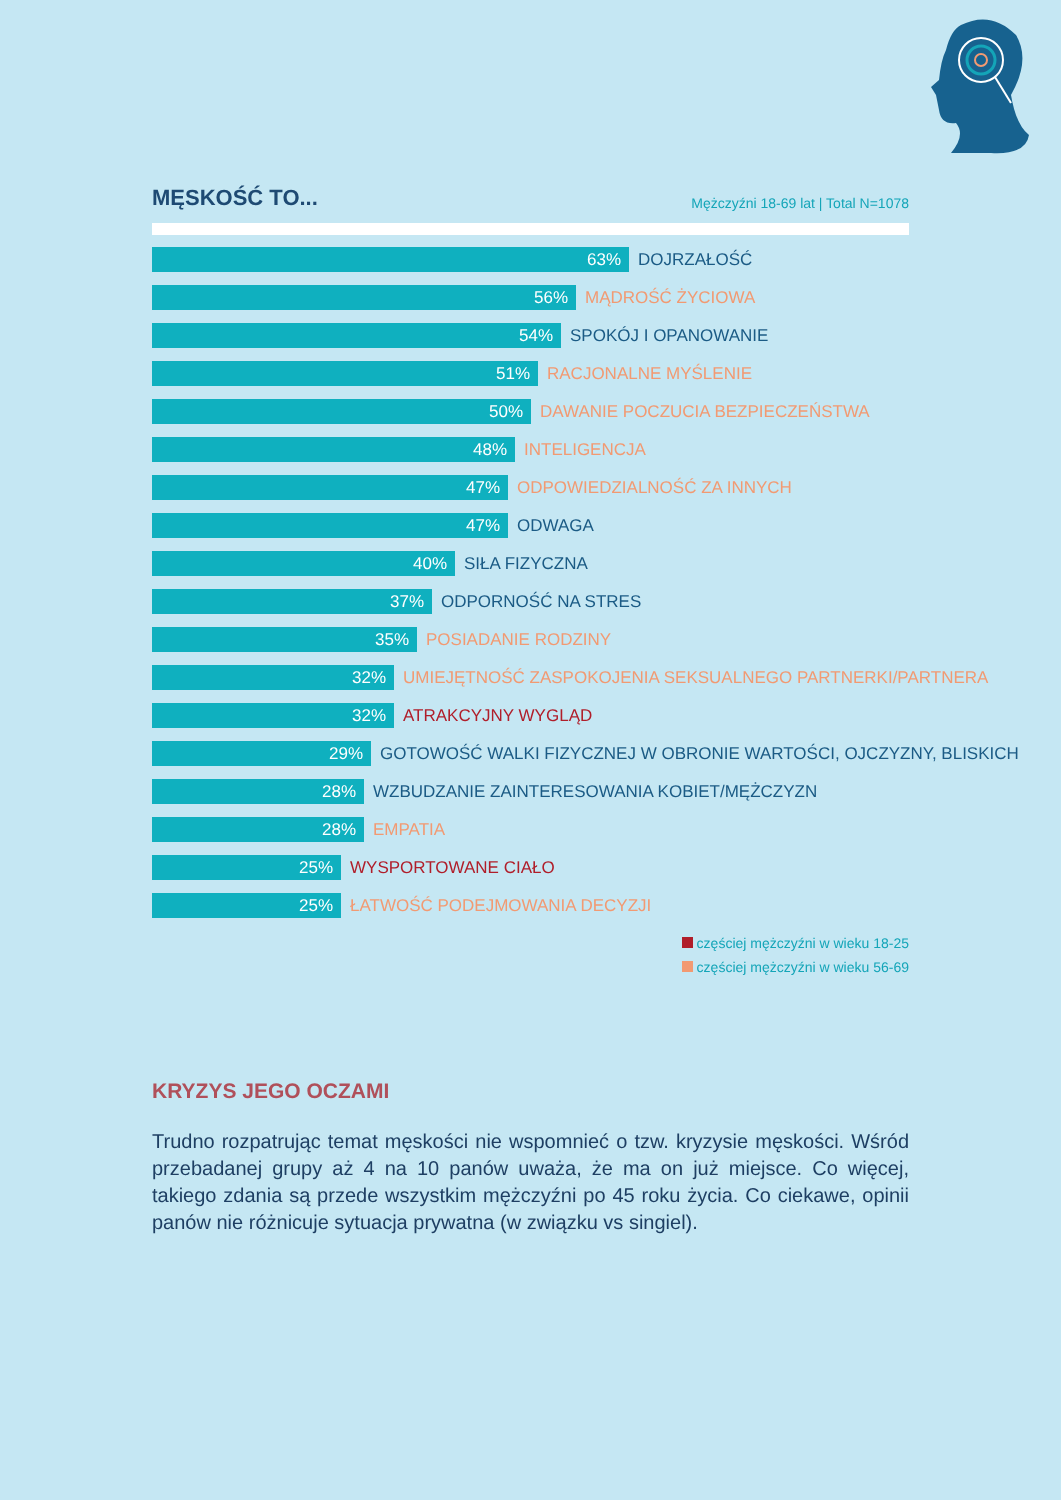MĘSKOŚĆ TO...
Mężczyźni 18-69 lat | Total N=1078
63%
DOJRZAŁOŚĆ
56%
MĄDROŚĆ ŻYCIOWA
54%
SPOKÓJ I OPANOWANIE
51%
RACJONALNE MYŚLENIE
50%
DAWANIE POCZUCIA BEZPIECZEŃSTWA
48%
INTELIGENCJA
47%
ODPOWIEDZIALNOŚĆ ZA INNYCH
47%
ODWAGA
40%
SIŁA FIZYCZNA
37%
ODPORNOŚĆ NA STRES
35%
POSIADANIE RODZINY
32%
UMIEJĘTNOŚĆ ZASPOKOJENIA SEKSUALNEGO PARTNERKI/PARTNERA
32%
ATRAKCYJNY WYGLĄD
29%
GOTOWOŚĆ WALKI FIZYCZNEJ W OBRONIE WARTOŚCI, OJCZYZNY, BLISKICH
28%
WZBUDZANIE ZAINTERESOWANIA KOBIET/MĘŻCZYZN
28%
EMPATIA
25%
WYSPORTOWANE CIAŁO
25%
ŁATWOŚĆ PODEJMOWANIA DECYZJI
częściej mężczyźni w wieku 18-25
częściej mężczyźni w wieku 56-69
KRYZYS JEGO OCZAMI
Trudno rozpatrując temat męskości nie wspomnieć o tzw. kryzysie męskości. Wśród przebadanej grupy aż 4 na 10 panów uważa, że ma on już miejsce. Co więcej, takiego zdania są przede wszystkim mężczyźni po 45 roku życia. Co ciekawe, opinii panów nie różnicuje sytuacja prywatna (w związku vs singiel).